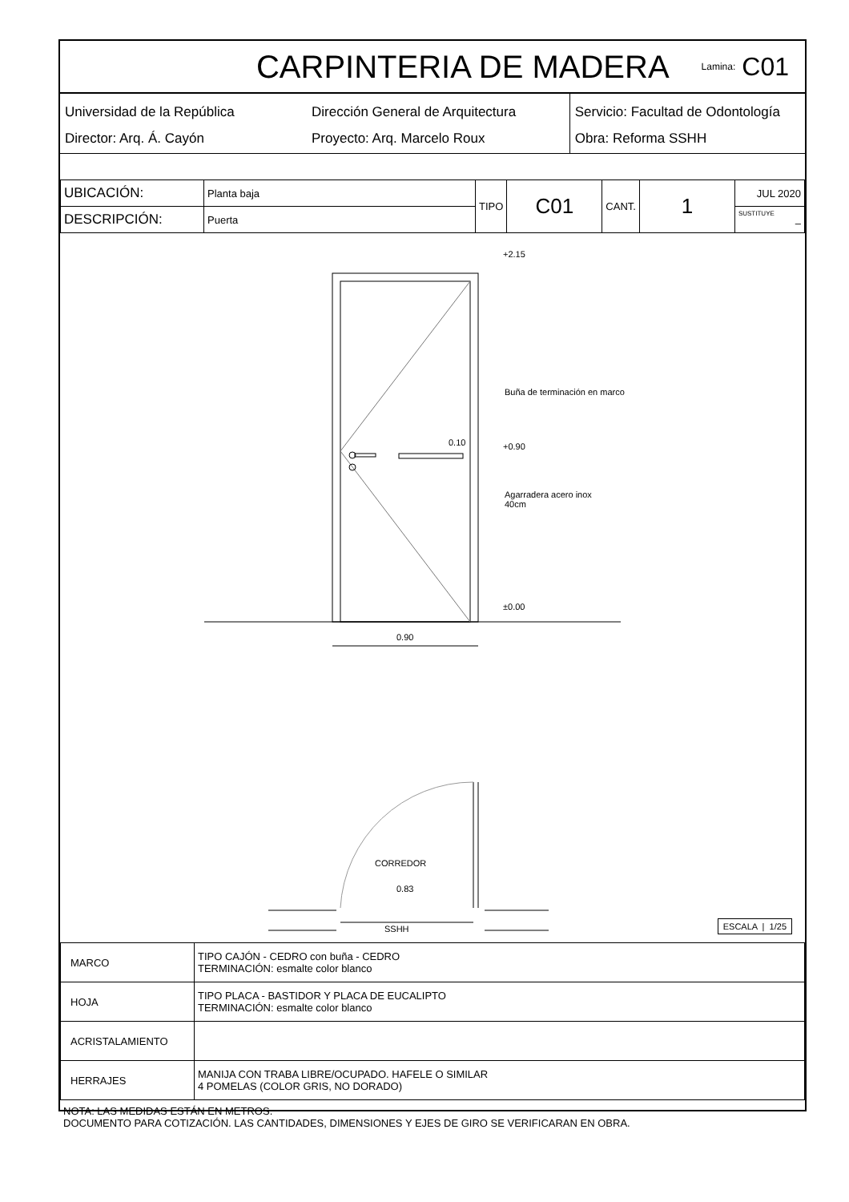CARPINTERIA DE MADERA
Lamina: C01
Universidad de la República
Director: Arq. Á. Cayón
Dirección General de Arquitectura
Proyecto: Arq. Marcelo Roux
Servicio: Facultad de Odontología
Obra: Reforma SSHH
| UBICACIÓN: | Planta baja | TIPO | C01 | CANT. | 1 | JUL 2020 |
| DESCRIPCIÓN: | Puerta | | | | | SUSTITUYE – |
+2.15
Buña de terminación en marco
0.10 +0.90
Agarradera acero inox
40cm
±0.00
0.90
CORREDOR
0.83
SSHH
ESCALA | 1/25
| MARCO | TIPO CAJÓN - CEDRO con buña - CEDRO TERMINACIÓN: esmalte color blanco |
| HOJA | TIPO PLACA - BASTIDOR Y PLACA DE EUCALIPTO TERMINACIÓN: esmalte color blanco |
| ACRISTALAMIENTO | |
| HERRAJES | MANIJA CON TRABA LIBRE/OCUPADO. HAFELE O SIMILAR 4 POMELAS (COLOR GRIS, NO DORADO) |
NOTA: LAS MEDIDAS ESTÁN EN METROS.
DOCUMENTO PARA COTIZACIÓN. LAS CANTIDADES, DIMENSIONES Y EJES DE GIRO SE VERIFICARAN EN OBRA.